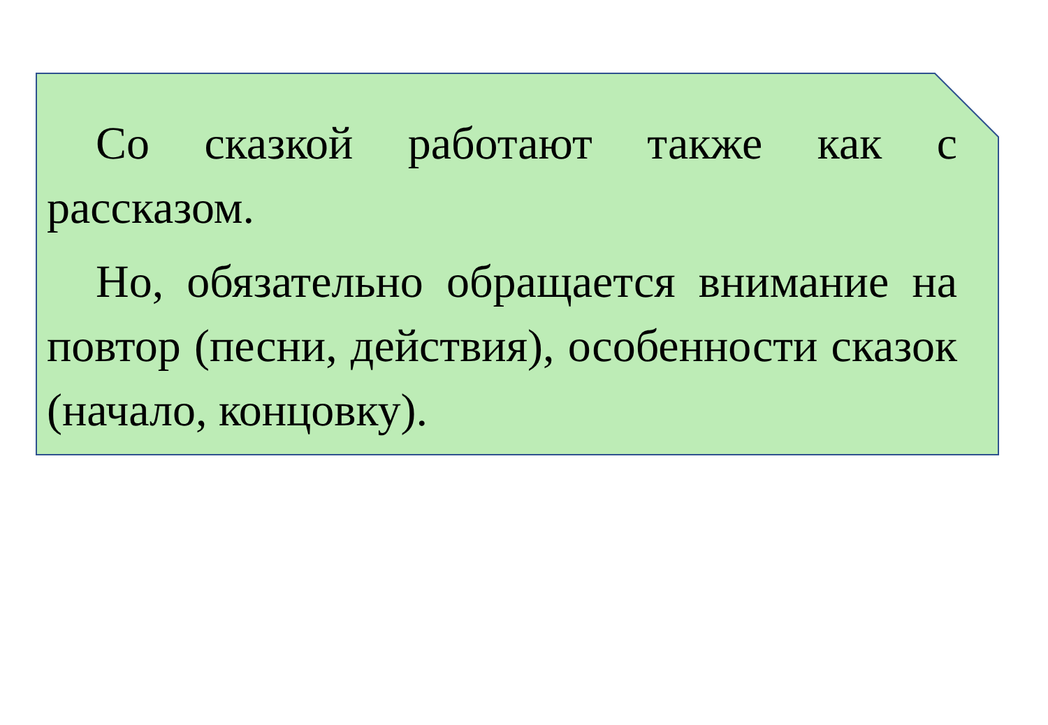Со сказкой работают также как с рассказом.
Но, обязательно обращается внимание на повтор (песни, действия), особенности сказок (начало, концовку).